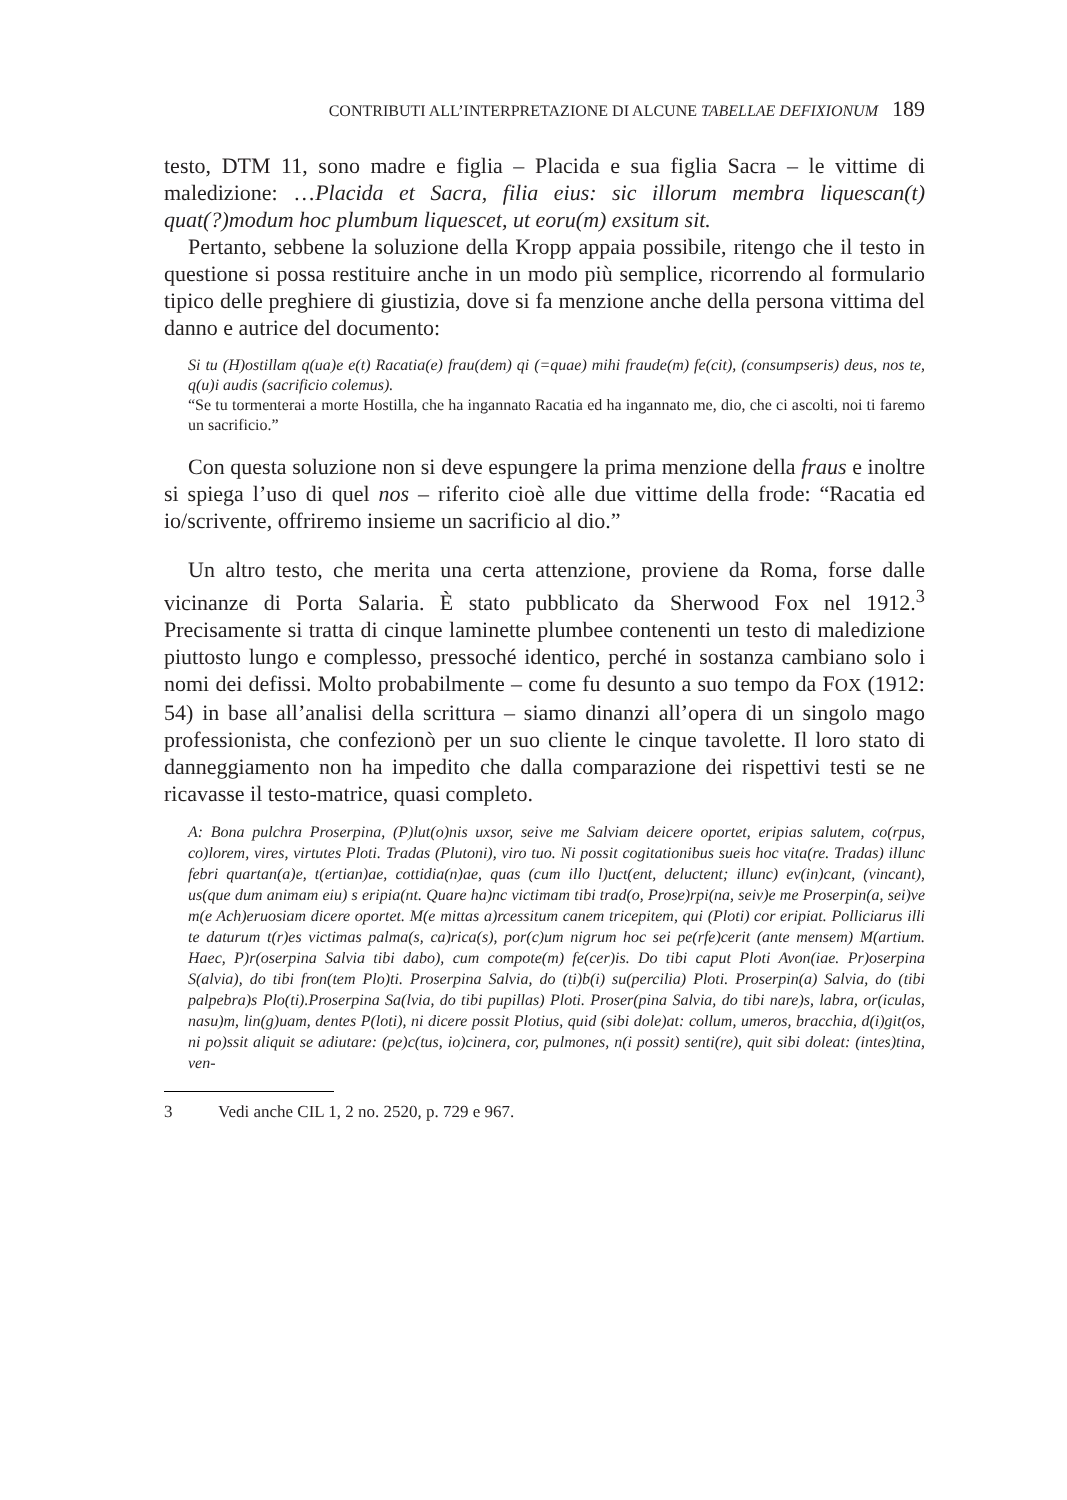CONTRIBUTI ALL’INTERPRETAZIONE DI ALCUNE TABELLAE DEFIXIONUM 189
testo, DTM 11, sono madre e figlia – Placida e sua figlia Sacra – le vittime di maledizione: …Placida et Sacra, filia eius: sic illorum membra liquescan(t) quat(?)modum hoc plumbum liquescet, ut eoru(m) exsitum sit.
Pertanto, sebbene la soluzione della Kropp appaia possibile, ritengo che il testo in questione si possa restituire anche in un modo più semplice, ricorrendo al formulario tipico delle preghiere di giustizia, dove si fa menzione anche della persona vittima del danno e autrice del documento:
Si tu (H)ostillam q(ua)e e(t) Racatia(e) frau(dem) qi (=quae) mihi fraude(m) fe(cit), (consumpseris) deus, nos te, q(u)i audis (sacrificio colemus).
“Se tu tormenterai a morte Hostilla, che ha ingannato Racatia ed ha ingannato me, dio, che ci ascolti, noi ti faremo un sacrificio.”
Con questa soluzione non si deve espungere la prima menzione della fraus e inoltre si spiega l’uso di quel nos – riferito cioè alle due vittime della frode: “Racatia ed io/scrivente, offriremo insieme un sacrificio al dio.”
Un altro testo, che merita una certa attenzione, proviene da Roma, forse dalle vicinanze di Porta Salaria. È stato pubblicato da Sherwood Fox nel 1912.<sup>3</sup> Precisamente si tratta di cinque laminette plumbee contenenti un testo di maledizione piuttosto lungo e complesso, pressoché identico, perché in sostanza cambiano solo i nomi dei defissi. Molto probabilmente – come fu desunto a suo tempo da FOX (1912: 54) in base all’analisi della scrittura – siamo dinanzi all’opera di un singolo mago professionista, che confezionò per un suo cliente le cinque tavolette. Il loro stato di danneggiamento non ha impedito che dalla comparazione dei rispettivi testi se ne ricavasse il testo-matrice, quasi completo.
A: Bona pulchra Proserpina, (P)lut(o)nis uxsor, seive me Salviam deicere oportet, eripias salutem, co(rpus, co)lorem, vires, virtutes Ploti. Tradas (Plutoni), viro tuo. Ni possit cogitationibus sueis hoc vita(re. Tradas) illunc febri quartan(a)e, t(ertian)ae, cottidia(n)ae, quas (cum illo l)uct(ent, deluctent; illunc) ev(in)cant, (vincant), us(que dum animam eiu) s eripia(nt. Quare ha)nc victimam tibi trad(o, Prose)rpi(na, seiv)e me Proserpin(a, sei)ve m(e Ach)eruosiam dicere oportet. M(e mittas a)rcessitum canem tricepitem, qui (Ploti) cor eripiat. Polliciarus illi te daturum t(r)es victimas palma(s, ca)rica(s), por(c)um nigrum hoc sei pe(rfe)cerit (ante mensem) M(artium. Haec, P)r(oserpina Salvia tibi dabo), cum compote(m) fe(cer)is. Do tibi caput Ploti Avon(iae. Pr)oserpina S(alvia), do tibi fron(tem Plo)ti. Proserpina Salvia, do (ti)b(i) su(percilia) Ploti. Proserpin(a) Salvia, do (tibi palpebra)s Plo(ti).Proserpina Sa(lvia, do tibi pupillas) Ploti. Proser(pina Salvia, do tibi nare)s, labra, or(iculas, nasu)m, lin(g)uam, dentes P(loti), ni dicere possit Plotius, quid (sibi dole)at: collum, umeros, bracchia, d(i)git(os, ni po)ssit aliquit se adiutare: (pe)c(tus, io)cinera, cor, pulmones, n(i possit) senti(re), quit sibi doleat: (intes)tina, ven-
3 Vedi anche CIL 1, 2 no. 2520, p. 729 e 967.